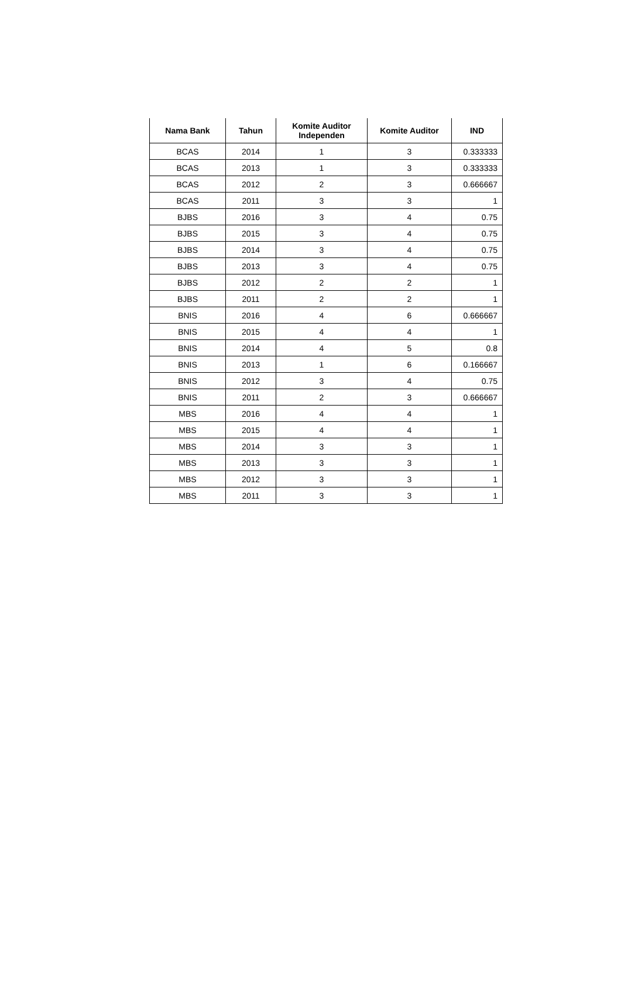| Nama Bank | Tahun | Komite Auditor Independen | Komite Auditor | IND |
| --- | --- | --- | --- | --- |
| BCAS | 2014 | 1 | 3 | 0.333333 |
| BCAS | 2013 | 1 | 3 | 0.333333 |
| BCAS | 2012 | 2 | 3 | 0.666667 |
| BCAS | 2011 | 3 | 3 | 1 |
| BJBS | 2016 | 3 | 4 | 0.75 |
| BJBS | 2015 | 3 | 4 | 0.75 |
| BJBS | 2014 | 3 | 4 | 0.75 |
| BJBS | 2013 | 3 | 4 | 0.75 |
| BJBS | 2012 | 2 | 2 | 1 |
| BJBS | 2011 | 2 | 2 | 1 |
| BNIS | 2016 | 4 | 6 | 0.666667 |
| BNIS | 2015 | 4 | 4 | 1 |
| BNIS | 2014 | 4 | 5 | 0.8 |
| BNIS | 2013 | 1 | 6 | 0.166667 |
| BNIS | 2012 | 3 | 4 | 0.75 |
| BNIS | 2011 | 2 | 3 | 0.666667 |
| MBS | 2016 | 4 | 4 | 1 |
| MBS | 2015 | 4 | 4 | 1 |
| MBS | 2014 | 3 | 3 | 1 |
| MBS | 2013 | 3 | 3 | 1 |
| MBS | 2012 | 3 | 3 | 1 |
| MBS | 2011 | 3 | 3 | 1 |